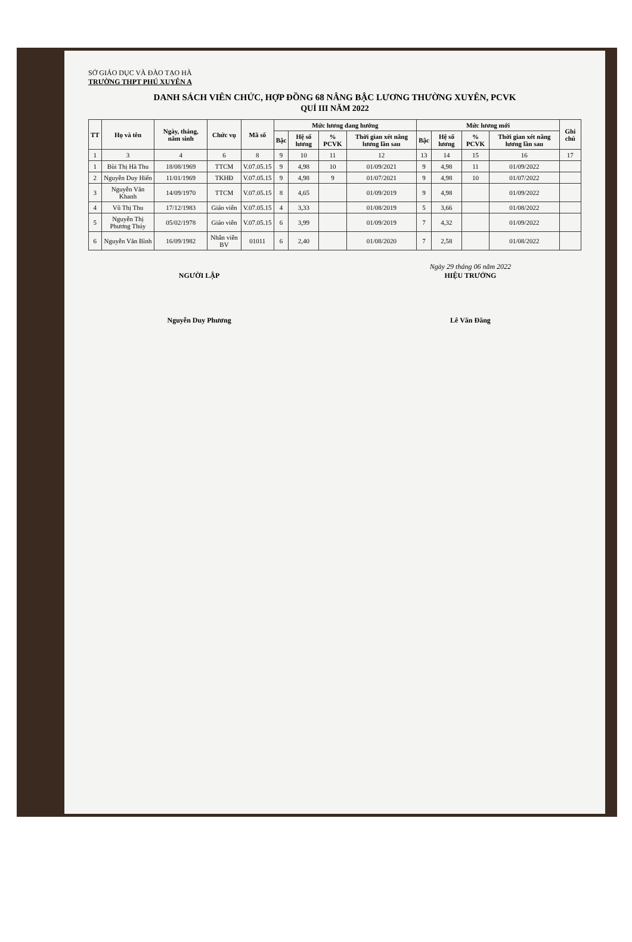SỞ GIÁO DỤC VÀ ĐÀO TẠO HÀ
TRƯỜNG THPT PHÚ XUYÊN A
DANH SÁCH VIÊN CHỨC, HỢP ĐỒNG 68 NÂNG BẬC LƯƠNG THƯỜNG XUYÊN, PCVK
QUÍ III NĂM 2022
| TT | Họ và tên | Ngày, tháng, năm sinh | Chức vụ | Mã số | Mức lương đang hưởng | | | | Mức lương mới | | | | Ghi chú |
| --- | --- | --- | --- | --- | --- | --- | --- | --- | --- | --- | --- | --- | --- |
| | | | | | Bậc | Hệ số lương | % PCVK | Thời gian xét nâng lương lần sau | Bậc | Hệ số lương | % PCVK | Thời gian xét nâng lương lần sau | |
| 1 | 3 | 4 | 6 | 8 | 9 | 10 | 11 | 12 | 13 | 14 | 15 | 16 | 17 |
| 1 | Bùi Thị Hà Thu | 18/08/1969 | TTCM | V.07.05.15 | 9 | 4,98 | 10 | 01/09/2021 | 9 | 4,98 | 11 | 01/09/2022 | |
| 2 | Nguyễn Duy Hiển | 11/01/1969 | TKHĐ | V.07.05.15 | 9 | 4,98 | 9 | 01/07/2021 | 9 | 4,98 | 10 | 01/07/2022 | |
| 3 | Nguyễn Văn Khanh | 14/09/1970 | TTCM | V.07.05.15 | 8 | 4,65 | | 01/09/2019 | 9 | 4,98 | | 01/09/2022 | |
| 4 | Vũ Thị Thu | 17/12/1983 | Giáo viên | V.07.05.15 | 4 | 3,33 | | 01/08/2019 | 5 | 3,66 | | 01/08/2022 | |
| 5 | Nguyễn Thị Phương Thúy | 05/02/1978 | Giáo viên | V.07.05.15 | 6 | 3,99 | | 01/09/2019 | 7 | 4,32 | | 01/09/2022 | |
| 6 | Nguyễn Văn Bình | 16/09/1982 | Nhân viên BV | 01011 | 6 | 2,40 | | 01/08/2020 | 7 | 2,58 | | 01/08/2022 | |
NGƯỜI LẬP
Nguyễn Duy Phương
Ngày 29 tháng 06 năm 2022
HIỆU TRƯỞNG
Lê Văn Đăng